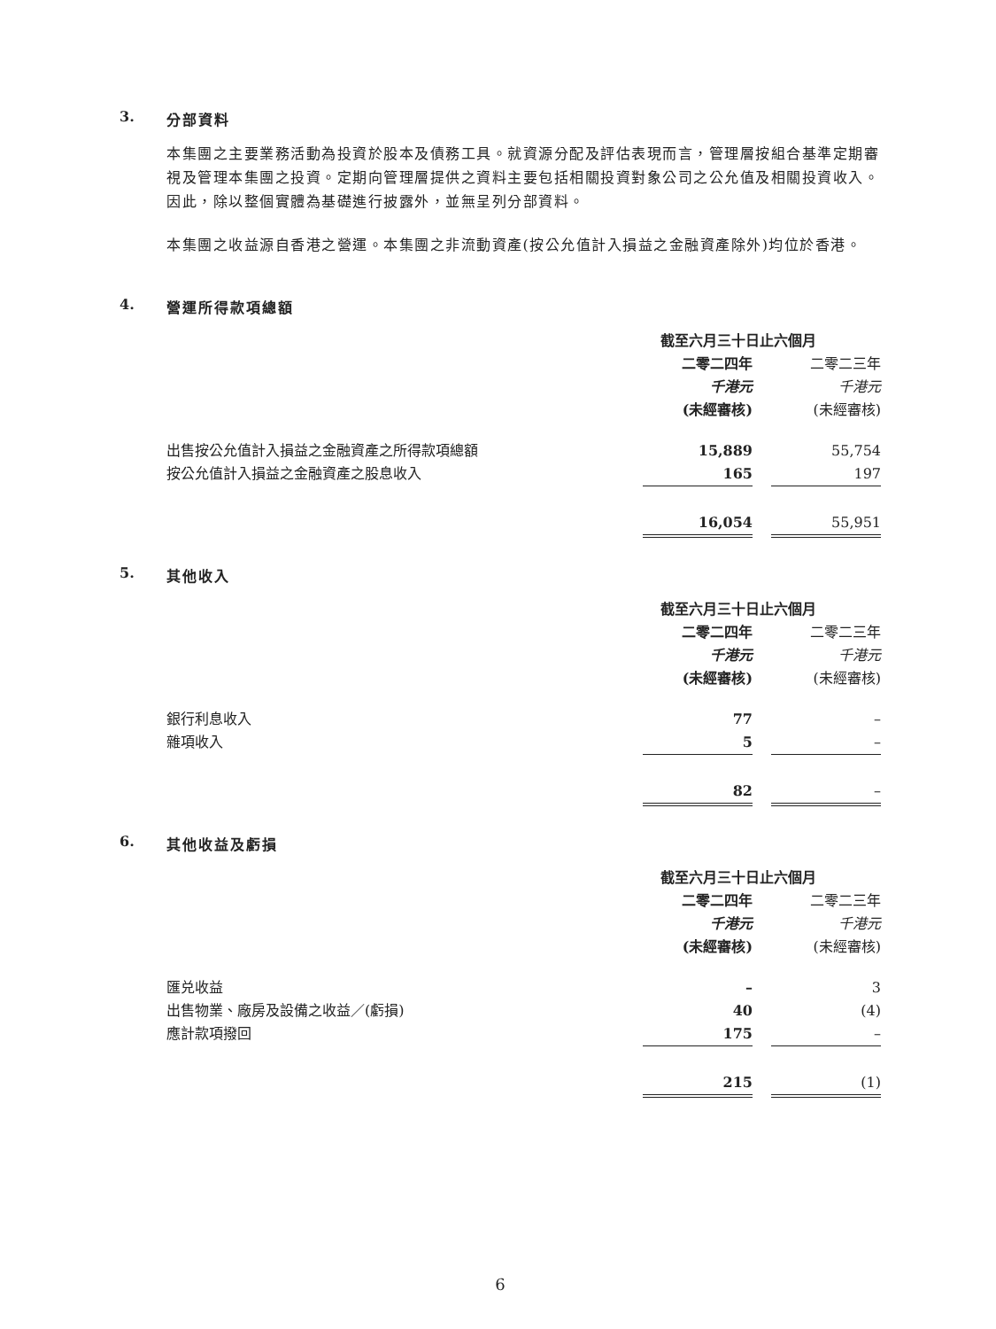3. 分部資料
本集團之主要業務活動為投資於股本及債務工具。就資源分配及評估表現而言，管理層按組合基準定期審視及管理本集團之投資。定期向管理層提供之資料主要包括相關投資對象公司之公允值及相關投資收入。因此，除以整個實體為基礎進行披露外，並無呈列分部資料。
本集團之收益源自香港之營運。本集團之非流動資產(按公允值計入損益之金融資產除外)均位於香港。
4. 營運所得款項總額
| | 截至六月三十日止六個月 | | |
| | 二零二四年 | | 二零二三年 |
| | 千港元 | | 千港元 |
| | (未經審核) | | (未經審核) |
| 出售按公允值計入損益之金融資產之所得款項總額 | 15,889 | | 55,754 |
| 按公允值計入損益之金融資產之股息收入 | 165 | | 197 |
| | 16,054 | | 55,951 |
5. 其他收入
| | 截至六月三十日止六個月 | | |
| | 二零二四年 | | 二零二三年 |
| | 千港元 | | 千港元 |
| | (未經審核) | | (未經審核) |
| 銀行利息收入 | 77 | | – |
| 雜項收入 | 5 | | – |
| | 82 | | – |
6. 其他收益及虧損
| | 截至六月三十日止六個月 | | |
| | 二零二四年 | | 二零二三年 |
| | 千港元 | | 千港元 |
| | (未經審核) | | (未經審核) |
| 匯兑收益 | – | | 3 |
| 出售物業、廠房及設備之收益／(虧損) | 40 | | (4) |
| 應計款項撥回 | 175 | | – |
| | 215 | | (1) |
6